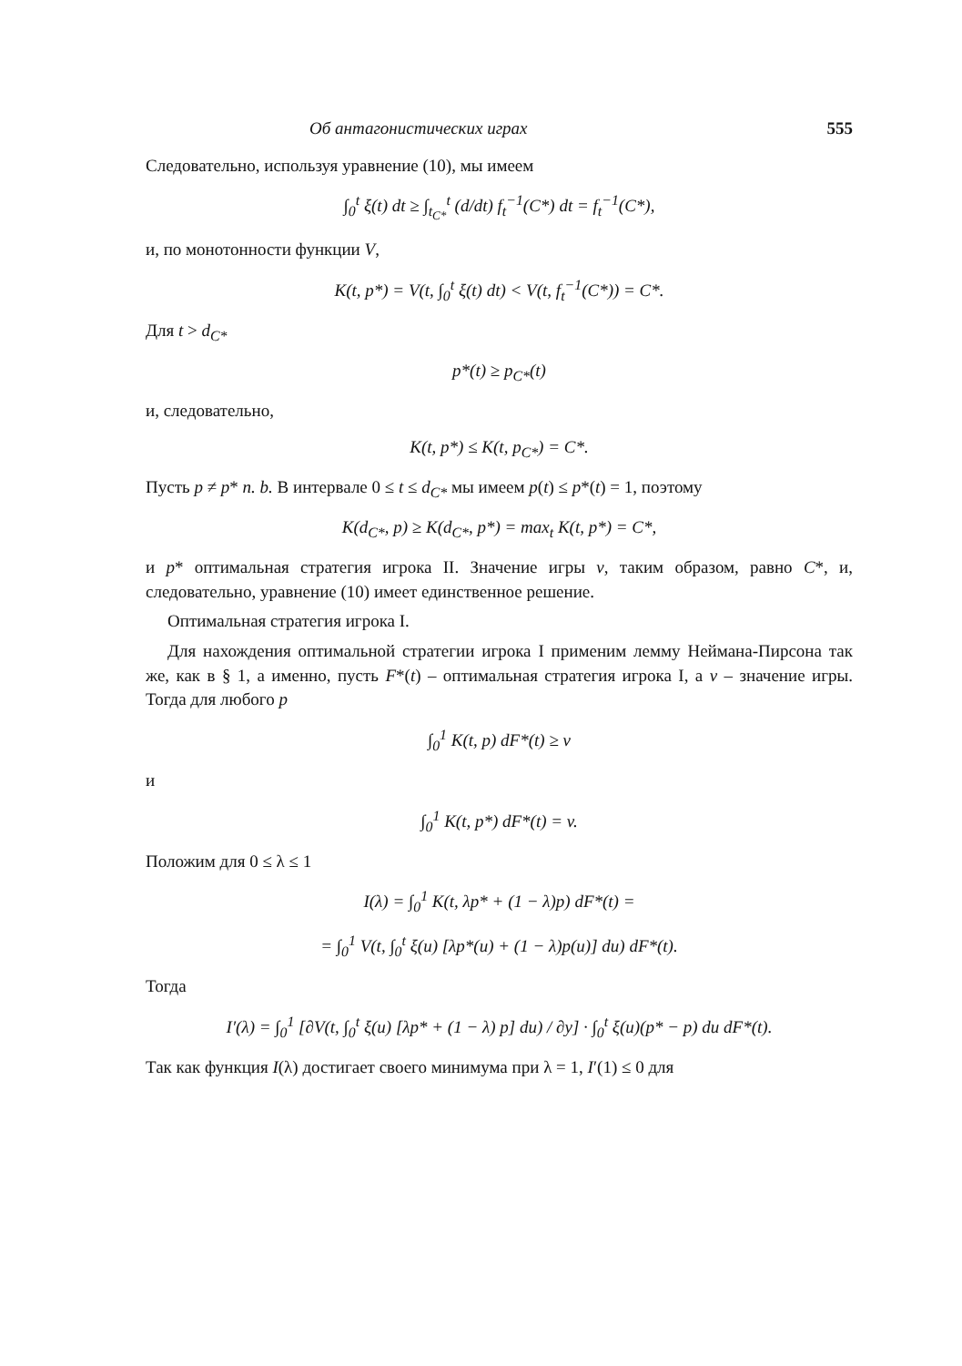Об антагонистических играх 555
Следовательно, используя уравнение (10), мы имеем
∫<sub>0</sub><sup>t</sup> ξ(t) dt ≥ ∫<sub>t<sub>C*</sub></sub><sup>t</sup> (d/dt) f<sub>t</sub><sup>−1</sup>(C*) dt = f<sub>t</sub><sup>−1</sup>(C*),
и, по монотонности функции V,
K(t, p*) = V(t, ∫<sub>0</sub><sup>t</sup> ξ(t) dt) < V(t, f<sub>t</sub><sup>−1</sup>(C*)) = C*.
Для t > d<sub>C*</sub>
p*(t) ≥ p<sub>C*</sub>(t)
и, следовательно,
K(t, p*) ≤ K(t, p<sub>C*</sub>) = C*.
Пусть p ≠ p* п. b. В интервале 0 ≤ t ≤ d<sub>C*</sub> мы имеем p(t) ≤ p*(t) = 1, поэтому
K(d<sub>C*</sub>, p) ≥ K(d<sub>C*</sub>, p*) = max<sub>t</sub> K(t, p*) = C*,
и p* оптимальная стратегия игрока II. Значение игры v, таким образом, равно C*, и, следовательно, уравнение (10) имеет единственное решение.
Оптимальная стратегия игрока I.
Для нахождения оптимальной стратегии игрока I применим лемму Неймана-Пирсона так же, как в § 1, а именно, пусть F*(t) – оптимальная стратегия игрока I, а v – значение игры. Тогда для любого p
∫<sub>0</sub><sup>1</sup> K(t, p) dF*(t) ≥ v
и
∫<sub>0</sub><sup>1</sup> K(t, p*) dF*(t) = v.
Положим для 0 ≤ λ ≤ 1
I(λ) = ∫<sub>0</sub><sup>1</sup> K(t, λp* + (1 − λ)p) dF*(t) =
= ∫<sub>0</sub><sup>1</sup> V(t, ∫<sub>0</sub><sup>t</sup> ξ(u) [λp*(u) + (1 − λ)p(u)] du) dF*(t).
Тогда
I′(λ) = ∫<sub>0</sub><sup>1</sup> [∂V(t, ∫<sub>0</sub><sup>t</sup> ξ(u) [λp* + (1 − λ) p] du) / ∂y] · ∫<sub>0</sub><sup>t</sup> ξ(u)(p* − p) du dF*(t).
Так как функция I(λ) достигает своего минимума при λ = 1, I′(1) ≤ 0 для